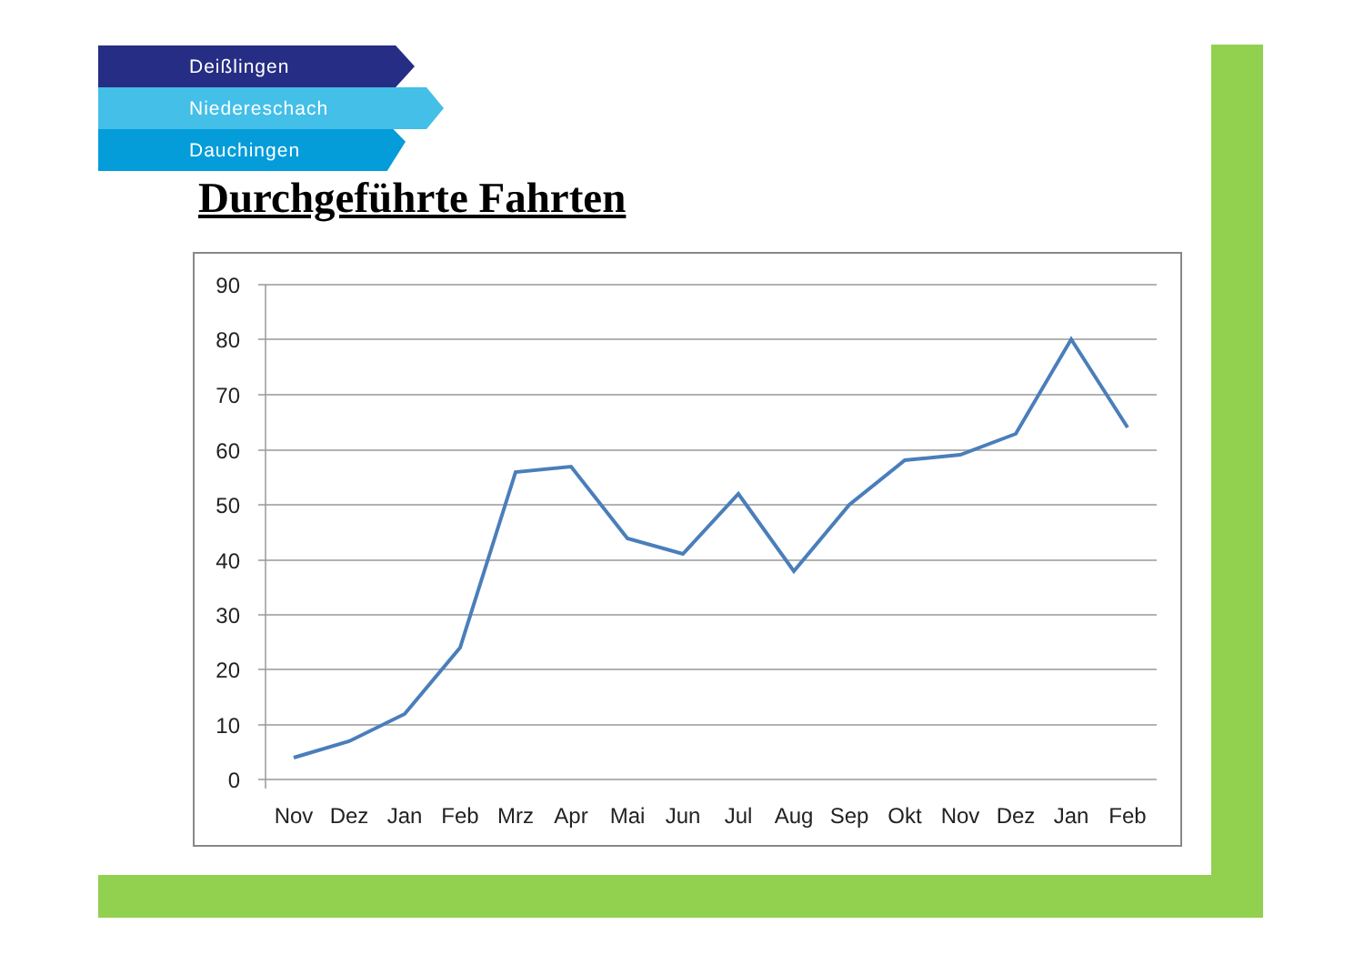Deißlingen
Niedereschach
Dauchingen
Durchgeführte Fahrten
90
80
70
60
50
40
30
20
10
0
Nov
Dez
Jan
Feb
Mrz
Apr
Mai
Jun
Jul
Aug
Sep
Okt
Nov
Dez
Jan
Feb